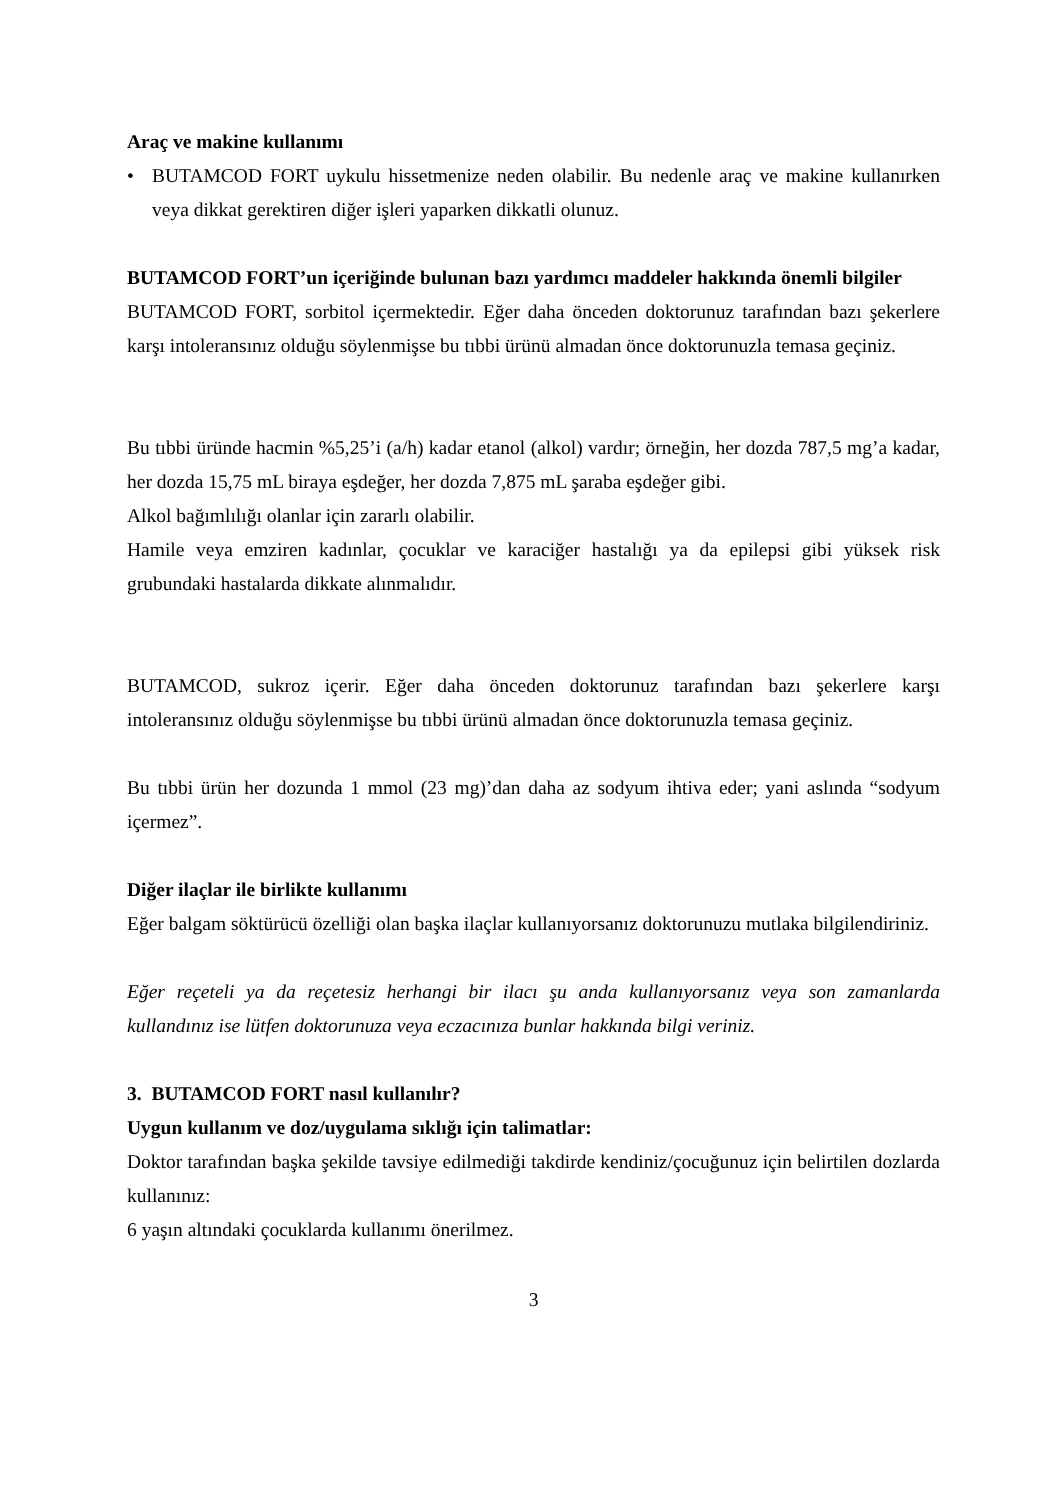Araç ve makine kullanımı
• BUTAMCOD FORT uykulu hissetmenize neden olabilir. Bu nedenle araç ve makine kullanırken veya dikkat gerektiren diğer işleri yaparken dikkatli olunuz.
BUTAMCOD FORT’un içeriğinde bulunan bazı yardımcı maddeler hakkında önemli bilgiler
BUTAMCOD FORT, sorbitol içermektedir. Eğer daha önceden doktorunuz tarafından bazı şekerlere karşı intoleransınız olduğu söylenmişse bu tıbbi ürünü almadan önce doktorunuzla temasa geçiniz.
Bu tıbbi üründe hacmin %5,25’i (a/h) kadar etanol (alkol) vardır; örneğin, her dozda 787,5 mg’a kadar, her dozda 15,75 mL biraya eşdeğer, her dozda 7,875 mL şaraba eşdeğer gibi.
Alkol bağımlılığı olanlar için zararlı olabilir.
Hamile veya emziren kadınlar, çocuklar ve karaciğer hastalığı ya da epilepsi gibi yüksek risk grubundaki hastalarda dikkate alınmalıdır.
BUTAMCOD, sukroz içerir. Eğer daha önceden doktorunuz tarafından bazı şekerlere karşı intoleransınız olduğu söylenmişse bu tıbbi ürünü almadan önce doktorunuzla temasa geçiniz.
Bu tıbbi ürün her dozunda 1 mmol (23 mg)’dan daha az sodyum ihtiva eder; yani aslında “sodyum içermez”.
Diğer ilaçlar ile birlikte kullanımı
Eğer balgam söktürücü özelliği olan başka ilaçlar kullanıyorsanız doktorunuzu mutlaka bilgilendiriniz.
Eğer reçeteli ya da reçetesiz herhangi bir ilacı şu anda kullanıyorsanız veya son zamanlarda kullandınız ise lütfen doktorunuza veya eczacınıza bunlar hakkında bilgi veriniz.
3. BUTAMCOD FORT nasıl kullanılır?
Uygun kullanım ve doz/uygulama sıklığı için talimatlar:
Doktor tarafından başka şekilde tavsiye edilmediği takdirde kendiniz/çocuğunuz için belirtilen dozlarda kullanınız:
6 yaşın altındaki çocuklarda kullanımı önerilmez.
3